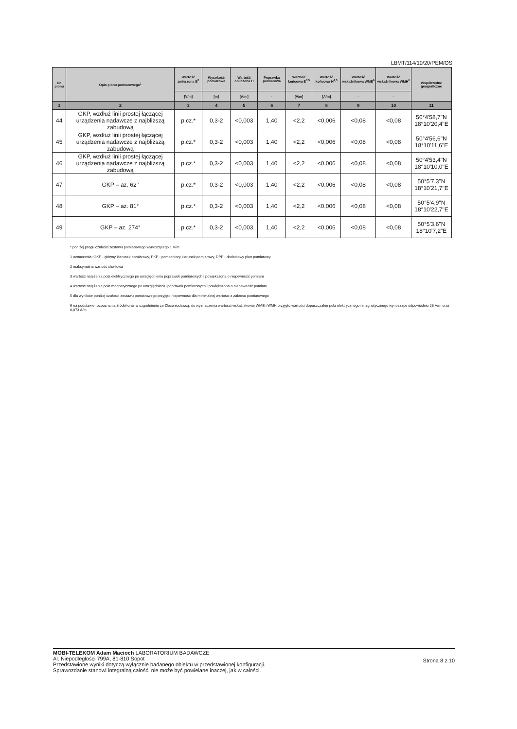LBMT/114/10/20/PEM/OS
| Nr pionu | Opis pionu pomiarowego<sup>1</sup> | Wartość zmierzona E<sup>2</sup> | Wysokość pomiarowa | Wartość obliczona H | Poprawka pomiarowa | Wartość końcowa E<sup>3,5</sup> | Wartość końcowa H<sup>4,5</sup> | Wartość wskaźnikowa WME<sup>6</sup> | Wartość wskaźnikowa WMH<sup>6</sup> | Współrzędne geograficzne |
| --- | --- | --- | --- | --- | --- | --- | --- | --- | --- | --- |
| | | [V/m] | [m] | [A/m] | - | [V/m] | [A/m] | - | - | |
| 1 | 2 | 3 | 4 | 5 | 6 | 7 | 8 | 9 | 10 | 11 |
| 44 | GKP, wzdłuż linii prostej łączącej urządzenia nadawcze z najbliższą zabudową | p.cz.* | 0,3-2 | <0,003 | 1,40 | <2,2 | <0,006 | <0,08 | <0,08 | 50°4'58,7"N 18°10'20,4"E |
| 45 | GKP, wzdłuż linii prostej łączącej urządzenia nadawcze z najbliższą zabudową | p.cz.* | 0,3-2 | <0,003 | 1,40 | <2,2 | <0,006 | <0,08 | <0,08 | 50°4'56,6"N 18°10'11,6"E |
| 46 | GKP, wzdłuż linii prostej łączącej urządzenia nadawcze z najbliższą zabudową | p.cz.* | 0,3-2 | <0,003 | 1,40 | <2,2 | <0,006 | <0,08 | <0,08 | 50°4'53,4"N 18°10'10,0"E |
| 47 | GKP – az. 62° | p.cz.* | 0,3-2 | <0,003 | 1,40 | <2,2 | <0,006 | <0,08 | <0,08 | 50°5'7,3"N 18°10'21,7"E |
| 48 | GKP – az. 81° | p.cz.* | 0,3-2 | <0,003 | 1,40 | <2,2 | <0,006 | <0,08 | <0,08 | 50°5'4,9"N 18°10'22,7"E |
| 49 | GKP – az. 274° | p.cz.* | 0,3-2 | <0,003 | 1,40 | <2,2 | <0,006 | <0,08 | <0,08 | 50°5'3,6"N 18°10'7,2"E |
* poniżej progu czułości zestawu pomiarowego wynoszącego 1 V/m.
1 oznaczenia: GKP - główny kierunek pomiarowy, PKP - pomocniczy kierunek pomiarowy, DPP - dodatkowy pion pomiarowy
2 maksymalna wartość chwilowa
3 wartość natężenia pola elektrycznego po uwzględnieniu poprawek pomiarowych i powiększona o niepewność pomiaru
4 wartość natężenia pola magnetycznego po uwzględnieniu poprawek pomiarowych i powiększona o niepewność pomiaru
5 dla wyników poniżej czułości zestawu pomiarowego przyjęto niepewność dla minimalnej wartości z zakresu pomiarowego
6 na podstawie rozpoznania źródeł oraz w uzgodnieniu ze Zleceniodawcą, do wyznaczenia wartości wskaźnikowej WME i WMH przyjęto wartości dopuszczalne pola elektrycznego i magnetycznego wynoszące odpowiednio 28 V/m oraz 0,073 A/m
MOBI-TELEKOM Adam Macioch LABORATORIUM BADAWCZE
Al. Niepodległości 799A, 81-810 Sopot
Przedstawione wyniki dotyczą wyłącznie badanego obiektu w przedstawionej konfiguracji.
Sprawozdanie stanowi integralną całość, nie może być powielane inaczej, jak w całości.
Strona 8 z 10